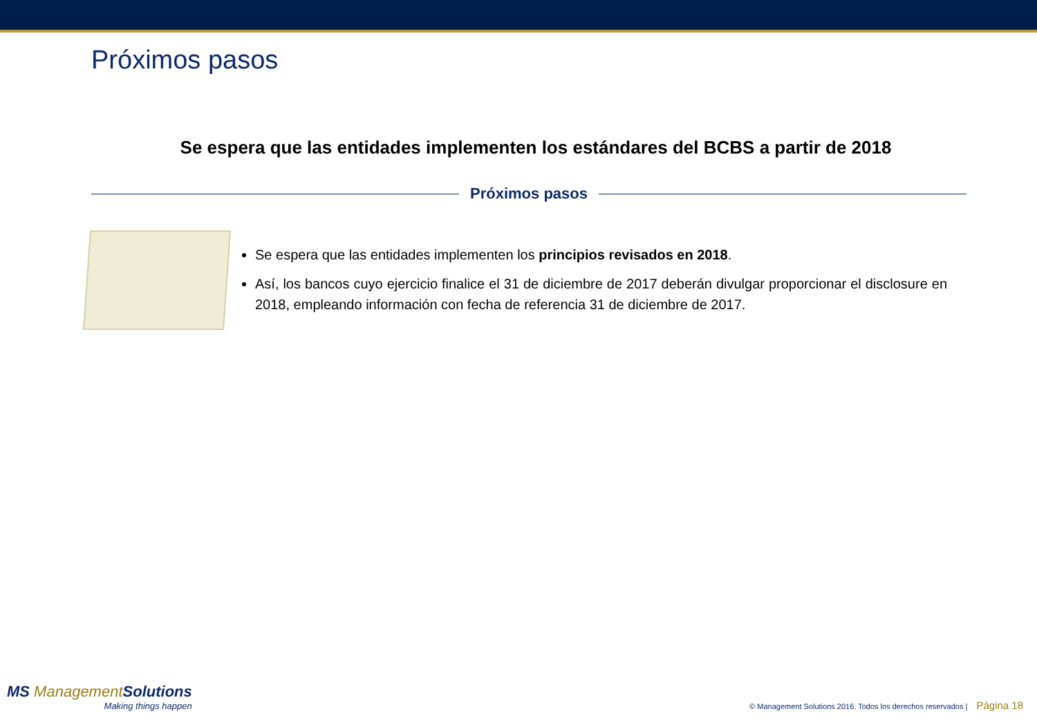Próximos pasos
Se espera que las entidades implementen los estándares del BCBS a partir de 2018
Próximos pasos
Se espera que las entidades implementen los principios revisados en 2018.
Así, los bancos cuyo ejercicio finalice el 31 de diciembre de 2017 deberán divulgar proporcionar el disclosure en 2018, empleando información con fecha de referencia 31 de diciembre de 2017.
MS ManagementSolutions
Making things happen
© Management Solutions 2016. Todos los derechos reservados | Página 18